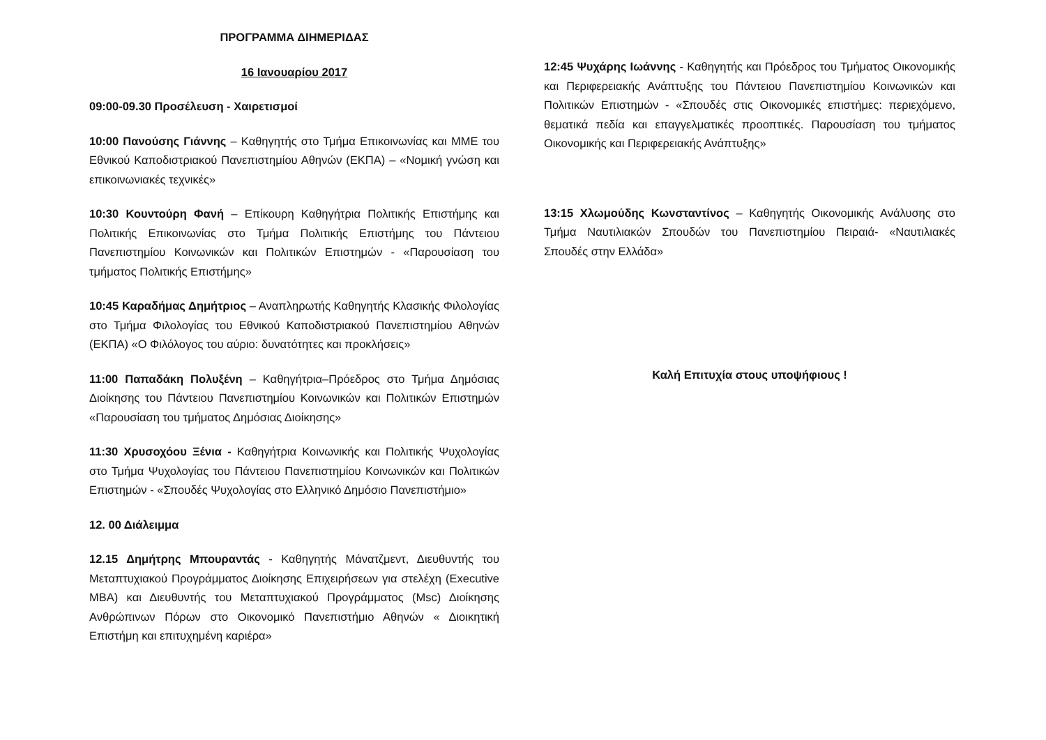ΠΡΟΓΡΑΜΜΑ ΔΙΗΜΕΡΙΔΑΣ
16 Ιανουαρίου 2017
09:00-09.30 Προσέλευση - Χαιρετισμοί
10:00 Πανούσης Γιάννης – Καθηγητής στο Τμήμα Επικοινωνίας και ΜΜΕ του Εθνικού Καποδιστριακού Πανεπιστημίου Αθηνών (ΕΚΠΑ) – «Νομική γνώση και επικοινωνιακές τεχνικές»
10:30 Κουντούρη Φανή – Επίκουρη Καθηγήτρια Πολιτικής Επιστήμης και Πολιτικής Επικοινωνίας στο Τμήμα Πολιτικής Επιστήμης του Πάντειου Πανεπιστημίου Κοινωνικών και Πολιτικών Επιστημών - «Παρουσίαση του τμήματος Πολιτικής Επιστήμης»
10:45 Καραδήμας Δημήτριος – Αναπληρωτής Καθηγητής Κλασικής Φιλολογίας στο Τμήμα Φιλολογίας του Εθνικού Καποδιστριακού Πανεπιστημίου Αθηνών (ΕΚΠΑ) «Ο Φιλόλογος του αύριο: δυνατότητες και προκλήσεις»
11:00 Παπαδάκη Πολυξένη – Καθηγήτρια–Πρόεδρος στο Τμήμα Δημόσιας Διοίκησης του Πάντειου Πανεπιστημίου Κοινωνικών και Πολιτικών Επιστημών «Παρουσίαση του τμήματος Δημόσιας Διοίκησης»
11:30 Χρυσοχόου Ξένια - Καθηγήτρια Κοινωνικής και Πολιτικής Ψυχολογίας στο Τμήμα Ψυχολογίας του Πάντειου Πανεπιστημίου Κοινωνικών και Πολιτικών Επιστημών - «Σπουδές Ψυχολογίας στο Ελληνικό Δημόσιο Πανεπιστήμιο»
12. 00 Διάλειμμα
12.15 Δημήτρης Μπουραντάς - Καθηγητής Μάνατζμεντ, Διευθυντής του Μεταπτυχιακού Προγράμματος Διοίκησης Επιχειρήσεων για στελέχη (Executive MBA) και Διευθυντής του Μεταπτυχιακού Προγράμματος (Msc) Διοίκησης Ανθρώπινων Πόρων στο Οικονομικό Πανεπιστήμιο Αθηνών « Διοικητική Επιστήμη και επιτυχημένη καριέρα»
12:45 Ψυχάρης Ιωάννης - Καθηγητής και Πρόεδρος του Τμήματος Οικονομικής και Περιφερειακής Ανάπτυξης του Πάντειου Πανεπιστημίου Κοινωνικών και Πολιτικών Επιστημών - «Σπουδές στις Οικονομικές επιστήμες: περιεχόμενο, θεματικά πεδία και επαγγελματικές προοπτικές. Παρουσίαση του τμήματος Οικονομικής και Περιφερειακής Ανάπτυξης»
13:15 Χλωμούδης Κωνσταντίνος – Καθηγητής Οικονομικής Ανάλυσης στο Τμήμα Ναυτιλιακών Σπουδών του Πανεπιστημίου Πειραιά- «Ναυτιλιακές Σπουδές στην Ελλάδα»
Καλή Επιτυχία στους υποψήφιους !